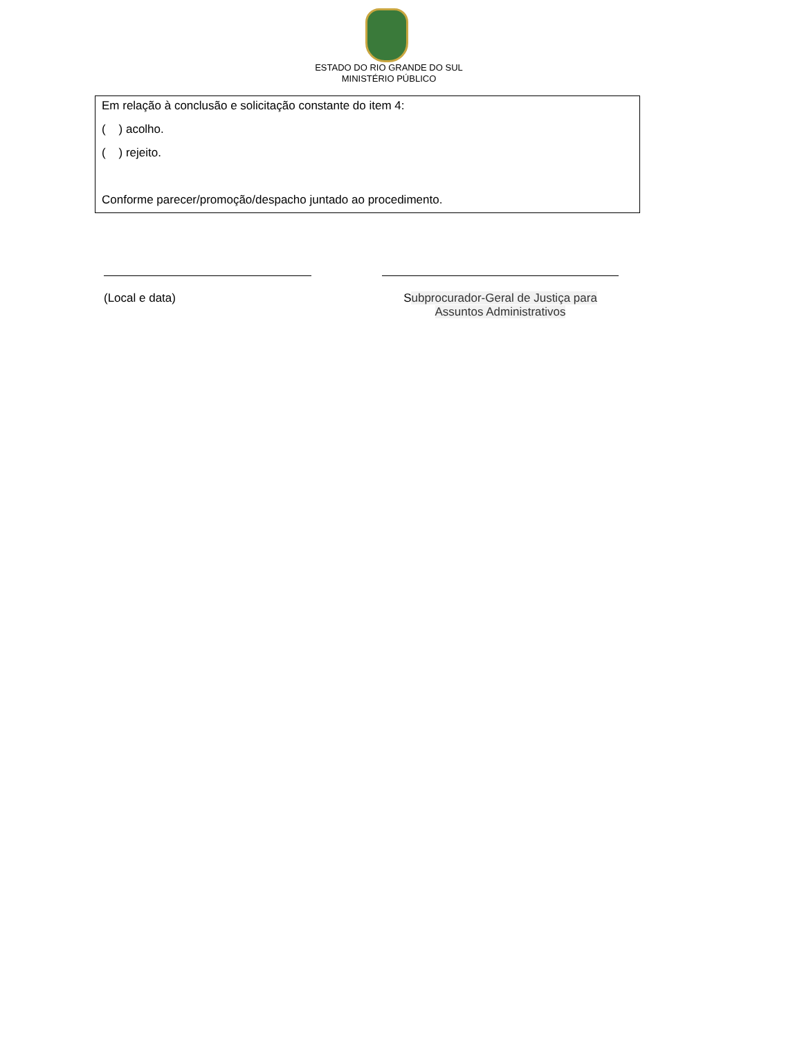ESTADO DO RIO GRANDE DO SUL
MINISTÉRIO PÚBLICO
Em relação à conclusão e solicitação constante do item 4:
( ) acolho.
( ) rejeito.
Conforme parecer/promoção/despacho juntado ao procedimento.
(Local e data) Subprocurador-Geral de Justiça para
Assuntos Administrativos